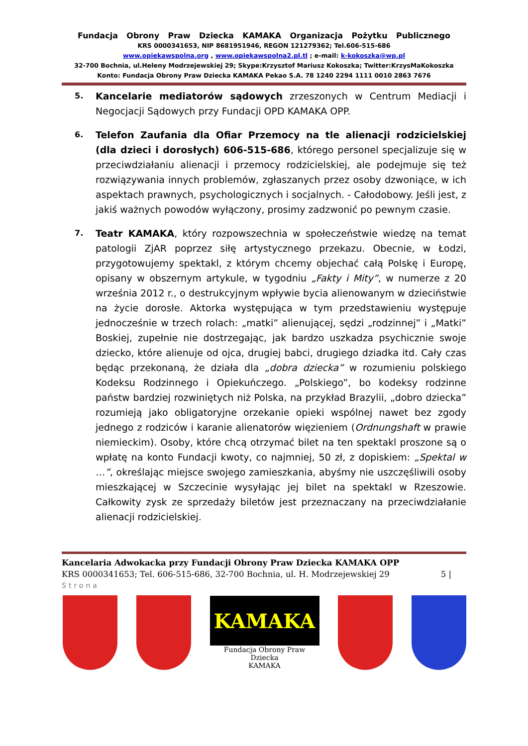Fundacja Obrony Praw Dziecka KAMAKA Organizacja Pożytku Publicznego
KRS 0000341653, NIP 8681951946, REGON 121279362; Tel.606-515-686
www.opiekawspolna.org , www.opiekawspolna2.pl.tl ; e-mail: k-kokoszka@wp.pl
32-700 Bochnia, ul.Heleny Modrzejewskiej 29; Skype:Krzysztof Mariusz Kokoszka; Twitter:KrzysMaKokoszka
Konto: Fundacja Obrony Praw Dziecka KAMAKA Pekao S.A. 78 1240 2294 1111 0010 2863 7676
5. Kancelarie mediatorów sądowych zrzeszonych w Centrum Mediacji i Negocjacji Sądowych przy Fundacji OPD KAMAKA OPP.
6. Telefon Zaufania dla Ofiar Przemocy na tle alienacji rodzicielskiej (dla dzieci i dorosłych) 606-515-686, którego personel specjalizuje się w przeciwdziałaniu alienacji i przemocy rodzicielskiej, ale podejmuje się też rozwiązywania innych problemów, zgłaszanych przez osoby dzwoniące, w ich aspektach prawnych, psychologicznych i socjalnych. - Całodobowy. Jeśli jest, z jakiś ważnych powodów wyłączony, prosimy zadzwonić po pewnym czasie.
7. Teatr KAMAKA, który rozpowszechnia w społeczeństwie wiedzę na temat patologii ZjAR poprzez siłę artystycznego przekazu. Obecnie, w Łodzi, przygotowujemy spektakl, z którym chcemy objechać całą Polskę i Europę, opisany w obszernym artykule, w tygodniu „Fakty i Mity”, w numerze z 20 września 2012 r., o destrukcyjnym wpływie bycia alienowanym w dzieciństwie na życie dorosłe. Aktorka występująca w tym przedstawieniu występuje jednocześnie w trzech rolach: „matki” alienującej, sędzi „rodzinnej” i „Matki” Boskiej, zupełnie nie dostrzegając, jak bardzo uszkadza psychicznie swoje dziecko, które alienuje od ojca, drugiej babci, drugiego dziadka itd. Cały czas będąc przekonaną, że działa dla „dobra dziecka” w rozumieniu polskiego Kodeksu Rodzinnego i Opiekuńczego. „Polskiego”, bo kodeksy rodzinne państw bardziej rozwiniętych niż Polska, na przykład Brazylii, „dobro dziecka” rozumieją jako obligatoryjne orzekanie opieki wspólnej nawet bez zgody jednego z rodziców i karanie alienatorów więzieniem (Ordnungshaft w prawie niemieckim). Osoby, które chcą otrzymać bilet na ten spektakl proszone są o wpłatę na konto Fundacji kwoty, co najmniej, 50 zł, z dopiskiem: „Spektal w …”, określając miejsce swojego zamieszkania, abyśmy nie uszczęśliwili osoby mieszkającej w Szczecinie wysyłając jej bilet na spektakl w Rzeszowie. Całkowity zysk ze sprzedaży biletów jest przeznaczany na przeciwdziałanie alienacji rodzicielskiej.
Kancelaria Adwokacka przy Fundacji Obrony Praw Dziecka KAMAKA OPP
KRS 0000341653; Tel. 606-515-686, 32-700 Bochnia, ul. H. Modrzejewskiej 29 5 |
Strona
KAMAKA
Fundacja Obrony Praw Dziecka
KAMAKA